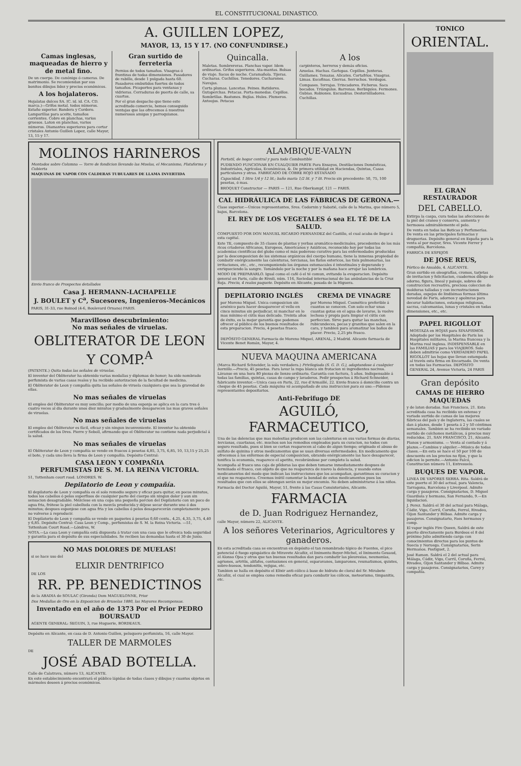EL CONSTITUCIONAL DINASTICO.
A. GUILLEN LOPEZ,
MAYOR, 13, 15 Y 17. (NO CONFUNDIRSE.)
Camas inglesas, maqueadas de hierro y de metal fino.
De un cuerpo. De canónigo ó cameras. De matrimonio. Se recomiendan por sus bonitos dibujos lidez y precios económicos.
A los hojalateros.
Hojalatas dulces SA. IC. id. id. CA. CD. marca.)—Grifos metal. todos números. Estaño superior. Bandera y Cordero. Lamparillas para aceite, tamaños corrientes. Cobre en planchas, varios gruesos. Laton en planchas, varios números. Diamantes superiores para cortar cristales Antonio Guillen Lopez, calle Mayor, 13, 15 y 17.
Gran surtido de ferreteria
Pernios de todos tamaños. Visagras ó frontizas de todas dimensiones. Pasadores de rabillo, desde 1 pulgada hasta 60. Pasadores embutidos fuertes de todos tamaños. Picaportes para ventanas y vidrieras. Cerraduras de puerta de calle, sa cuartos.
Por el gran despacho que tiene este acreditado comercio, hemos conseguido ventajas que las ofrecemos á nuestros numerosos amigos y parroquianos.
Quincalla.
Maletas. Sombrereras. Planchas vapor. Idem ordinarias. Grifos superiores. Ata-mantas. Bolsas de viaje. Sacos de noche. Caramañola. Tijeras. Cucharas. Cuchillos. Tenedores. Cucharones. Navajas.
Corta plumas. Lancetas. Peines. Batidores. Gutaperchas. Petacas. Porta-monedas. Cepillos. Sombrillas. Bastones. Bujías. Hules. Plumeros. Anteojos. Petacas
A los
carpinteros, herreros y demás oficios.
Azuelas. Hachas. Garlopas. Cepillos. Junteras. Guillames. Tenazas. Alicates. Cortafríos. Visagras. Limas. Escofinas. Gierras. Serruchos. Verdugos.
Compases. Terrajas. Trincadores. Ficheros. Saca bocados. Triángulos. Barrenas. Berbiquíes. Fermones. Gubias. Robiones. Escuadras. Destornilladores. Cuchillas.
MOLINOS HARINEROS
Montados sobre Columna — Torre de fondicion llevando las Muelas, el Mecanismo, Plataforma y Cubierta
MAQUINAS DE VAPOR CON CALDERAS TUBULARES DE LLAMA INVERTIDA
Envio franco de Prospectos detallados
Casa J. HERMANN-LACHAPELLE
J. BOULET y C<sup>a</sup>, Sucesores, Ingenieros-Mecánicos
PARIS, 31-33, rue Boinod (4-6, Boulevard Ornano) PARIS.
Maravilloso descubrimiento:
No mas señales de viruelas.
OBLITERATOR DE LEON Y COMP.<sup>A</sup>
(PATENTE.) Quita todas las señales de viruelas.
El inventor del Obliterator ha obtenido varias medallas y diplomas de honor; ha sido nombrado perfumista de varias casas reales y ha recibido autorizacion de la facultad de medicina.
El Obliterator de Leon y compañía quita las señales de viruela cualquiera que sea la gravedad de ellas.
No mas señales de viruelas
El empleo del Obliterator es muy sencillo; por medio de una esponja se aplica en la cara tres ó cuatro veces al dia durante unos diez minutos y gradualmente desaparecen las mas graves señales de viruelas.
No mas señales de viruelas
El empleo del Obliterator es fácil, eficaz y sin ningun inconveniente. El inventor ha obtenido certificados de los Dres. Pierre y Seboll, afirmando que el Obliterator no contiene nada perjudicial á la salud.
No mas señales de viruelas
El Obliterator de Leon y compañía se vende en frascos á pesetas 4,85, 3,75, 6,85, 10, 13,15 y 25,25 el bote, y cada uno lleva la firma de Leon y compañía. Depósito Central:
CASA LEON Y COMPAÑIA
PERFUMISTAS DE S. M. LA REINA VICTORIA.
51, Tottenham court road. LONDRES. W.
Depilatorio de Leon y compañía.
El depilatorio de Leon y compañía es el solo remedio seguro y eficaz para quitar, en pocos minutos, todos los cabellos ó pelos superfluos de cualquier parte del cuerpo sin ningun dolor y aun sin sensacion desagradable. Mézclese en una copa una pequeña porcion del Depilatorio con un poco de agua fria, frótese la piel cabelluda con la mezcla producida y déjese secar durante uno ó dos minutos; despues esponjese con agua fria y los cabellos ó pelos desaparecerán completamente para no volverse á reproducir.
El Depilatorio de Leon y compañía se vende en paquetes á pesetas 0,60 cents., 4,25, 4,35, 3,75, 4,40 y 6,85. Depósito Central: Casa Leon y Comp., perfumistas de S. M. la Reina Victoria. —51, Tottenham Court Road.—Lóndres, W.
NOTA.—La casa Leon y compañía está dispuesta á tratar con una casa que le ofrezca toda seguridad y garantía para el depósito de sus especialidades. Se reciben las demandas hasta el 30 de Junio.
NO MAS DOLORES DE MUELAS!
si se hace uso del
ELIXIR DENTRIFICO
DE LOS
RR. PP. BENEDICTINOS
de la ABADIA de SOULAC (Gironda) Dom MAGUELONNE, Prior
Dos Medallas de Oro en la Exposicion de Bruselas 1880, las Mayores Recompensas.
Inventado en el año de 1373 Por el Prior PEDRO BOURSAUD
AGENTE GENERAL: SEGUIN, 3, rue Huguerie, BORDEAUX.
Depósito en Alicante, en casa de D. Antonio Guillen, peluquero perfumista, 16, calle Mayor.
TALLER DE MARMOLES
DE
JOSÉ ABAD BOTELLA.
Calle de Calatrava, número 13, ALICANTE.
En este establecimiento encontrará el público lápidas de todas clases y dibujos y cuantos objetos en mármoles deseen á precios económicos.
ALAMBIQUE-VALYN
Portatil, de hogar central y para todo Combustible
PUDIENDO FUNCIONAR EN CUALQUIER PARTE Para Ensayos, Destilaciones Domésticas, Industriales, Agrícolas, Económicas, &. De primera utilidad en Haciendas, Quintas, Casas particulares y otras. FABRICADO DE COBRE ROJO ESTAÑADO
Capacidad, 1 litro 1/4 y 12 lit.; baño maria 1/2 lit. y 7 lit. Precio sin precedente: 50, 75, 100 pesetas, ó mas.
BROQUET Constructor — PARIS — 121, Rue Oberkampf, 121 — PARIS.
CAL HIDRÁULICA DE LAS FÁBRICAS DE GERONA.—
Clase superior.—Únicos representantes, Sres. Codornin y Sabatié, calle de la Marina, que número 5, bajos, Barcelona.
EL REY DE LOS VEGETALES ó sea EL TÉ DE LA SALUD.
COMPUESTO POR DON MANUEL RICARDO FERNANDEZ del Castillo, el cual acaba de llegar á esta capital.
Este TE, compuesto de 35 clases de plantas y yerbas aromático-medicinales, procedentes de los más ricos criaderos Africanos, Europeos, Americanos y Asiáticos, reconocido hoy por todas las academias científicas del globo como el más poderoso curativo para las enfermedades producidas por la descomposicion de los sistemas orgánicos del cuerpo humano, tiene la inmensa propiedad de combatir enérgicamente las calenturas, tercianas, los flatos estericos, las tisis pulmonarias, las irritaciones, etc., etc., recomponiendo los órganos estomacales é intestinales y depurando y enriqueciendo la sangre. Tomándolo por la noche y por la mañana hace arrojar las lombrices.
MODO DE PREPARARLO. Igual como el café ó el té comun, evitando la evaporacion. Depósito general en Paris, calle de Rivoli, núm. 116, Sociedad internacional de las ambulancias de la Cruz Roja. Precio, 4 reales paquete. Depósito en Alicante, posada de la Higuera.
DEPILATORIO INGLÉS
por Moreno Miquel. Unica composicion sin arsénico para hacer desaparecer el vello en cinco minutos sin perjudicar, ni manchar en lo mas mínimo el cútis mas delicado. Treinta años de éxito, es la mejor garantía que podemos ofrecer al público de los buenos resultados de esta preparacion. Precio, 4 pesetas frasco.
CREMA DE VINAGRE
por Moreno Miquel. Cosmético preferible á cuantos se conocen. Con solo echar unas cuantas gotas en el agua de lavarse, la vuelve lechosa y propia para limpiar el cútis con perfeccion. Sirve para quitar las manchas, rubicundeces, pecas y granitos que salen en la cara, y tambien para aromatizar los baños de placer. Precio, 2,25 pts frasco.
DEPÓSITO GENERAL Farmacia de Moreno Miquel, ARENAL, 2 Madrid. Alicante farmacia de Vicente Benet Román, Mayor, 4.
NUEVA MAQUINA AMERICANA
(Marca Richard Schneider, la sola verdadera.) Privilegiada (S. G. D. G.), adaptandose á cualquier hornillo.—Precio, 45 pesetas. Para lavar la ropa blanca sin frotacion ni ingredientes nocivos. Lávanse en una hora 80 piezas de lienzo ordinario. Garantía con factura, 5 años. Indispensable á todas las familias, quintas, casas de campo y lavaderos. Pedir prospectos á Richard Schneider, fabricante inventor.—Unica casa en Paris, 22, rue d'Armaillé, 22. Envio franco á domicilio contra un cheque de 45 pesetas. Cada máquina vá acompañada de una instruccion para su uso.—Pídense representantes depositarios.
Anti-Febrifugo DE
AGUILÓ, FARMACEUTICO,
Una de las dolencias que mas molestias producen son las calenturas en sus varias formas de diarias, tercianas, cuartanas, etc. muchos son los remedios empleados para su curacion, no todos con seguro resultado, pues si bien se cortan reaparecen al cabo de algun tiempo; originado el abuso de sulfato de quinina y otros medicamentos que se usan diversas enfermedades. En medicamento que ofrecemos á los enfermos de especial composicion, obrando enérgicamente las hace desaparecer, tonifica la economía, reaparece el apetito, recobrándose por completo la salud.
Acompaña al frasco una caja de píldoras las que deben tomarse inmediatamente despues de terminado el frasco, con objeto de que no reaparezca de nuevo la dolencia, y usando estos medicamentos del modo que indican las instrucciones que los acompañan, garantimos su curacion y el que no reaparezca. Creemos inútil comentar la bondad de estos medicamentos pues los resultados que con ellos se obtengan serán su mejor encomio. No deben administrarse á los niños.
Farmacia del Doctor Aguiló, Mayor, 51, frente á las Casas Consistoriales, Alicante.
FARMACIA
de D. Juan Rodriguez Hernandez,
calle Mayor, número 22, ALICANTE.
A los señores Veterinarios, Agricultores y ganaderos.
En esta acreditada casa se encuentran en depósito el tan renombrado tópico de Fuentes, el pico potencial ó fuego epispástico de Miravete Alcañiz, el linimento Boyer-Michel, el linimento Geuaud, el Alonso Ojea y otros que tan buenos resultados dan para combatir las pleuresias, neumonías, agriones, artritis, alifafes, contusiones en general, esparavanes, lamparones, reumatismos, quistes, sobre-huesos, tendonitis, vejigas, etc.
Tambien se halla en depósito el Elixir anti-cólico á base de hidrato de cloral del Sr. Mirabete Alcañiz, el cual se emplea como remedio eficaz para combatir los cólicos, meteorismo, timpanitis, etc.
TONICO
ORIENTAL.
EL GRAN RESTAURADOR
DEL CABELLO.
Extirpa la caspa, cura todas las afecciones de la piel del craneo y conserva, aumenta y hermosea admirablemente el pelo.
De venta en todas las Boticas y Perfumerías. De venta en las principales farmacias y droguerias. Depósito general en España para la venta al por mayor, Sres. Vicente Ferrer y compañía, Barcelona.
FABRICA DE ESPEJOS
DE JOSE REUS,
Pórtico de Ansaldo, 4. ALICANTE.
Gran surtido en oleografías, cromos, tarjetas de invitacion y felicitacion, cuadernos dibujo de adorno, figura, lineal y paisaje, sobres de construccion recreativa, preciosa coleccion de molduras talladas y con incrustraciones doradas, espejos de lindísimas formas última novedad de Paris, adornos y apolmras para decorar habitaciones, estampas religiosas, sacras, calcomanias, lunas y cristales en todas dimensiones, etc., etc.
PAPEL RIGOLLOT
MOSTAZA en HOJAS para SINAPISMOS. Adoptado por los Hospitales de Paris los Hospitales militares, la Marina francesa y la Marina real inglesa. INDISPENSABLE en las FAMILIAS y para los VIAJEROS. Solo deben admitirse como VERDADERO PAPEL RIGOLLOT las hojas que llevan estampada al través esta firma en Encarnado. De venta en todas las Farmacias. DEPÓSITO GENERAL 24, Avenue Victoria, 24 PARIS
Gran depósito
CAMAS DE HIERRO MAQUEDAS
y de laton doradas. San Francisco, 21. Esta acreditada casa ha recibido un estenso y variado surtido de camas de las mejores fábricas del país y de Inglaterra, las cuales se dan á plazos, desde 1 peseta á 2 y 50 céntimos semanales. Tambien se ha recibido un variado surtido de colchones metálicos, á precios muy reducidos. 21, SAN FRANCISCO, 21, Alicante.
Pianos y armoniums. — Venta al contado y á plazos.—Cambios y alquiler.—Música de todas clases.—En esta se hace el 50 por 100 de descuento en los precios no fijos, y que la edicion lo permite.—Antonio Falcó, Constitucion número 11, Entresuelo.
BUQUES DE VAPOR.
LINEA DE VAPORES SERRA. Rita. Saldrá de este puerto el 30 del actual, para Valencia, Tarragona, Barcelona y Liverpool. Admite carga y pasajeros. Consignatarios, D. Miguel Guardiola y hermano, San Fernando, 9.—En liquidacion.
J. Perez. Saldrá el 30 del actual para Málaga, Cádiz, Vigo, Carril, Coruña, Ferrol, Rivadeo, Gijon Santander y Bilbao. Admite carga y pasajeros. Consignatario, Faes hermanos y comp.
El vapor inglés Fire Queen, Saldrá de este puerto directamente para Burdeos el 8 del próximo Julio admitiendo carga con conocimientos directos para los puntos de Suecia y Noruega. Consignatarios, Serin Hermanos. Postiguet, 2.
José Ramon. Saldrá el 2 del actual para Málaga, Cádiz, Vigo, Carril, Coruña, Ferrol, Rivadeo, Gijon Santander y Bilbao. Admite carga y pasajeros. Consignatarios, Carey y compañía.